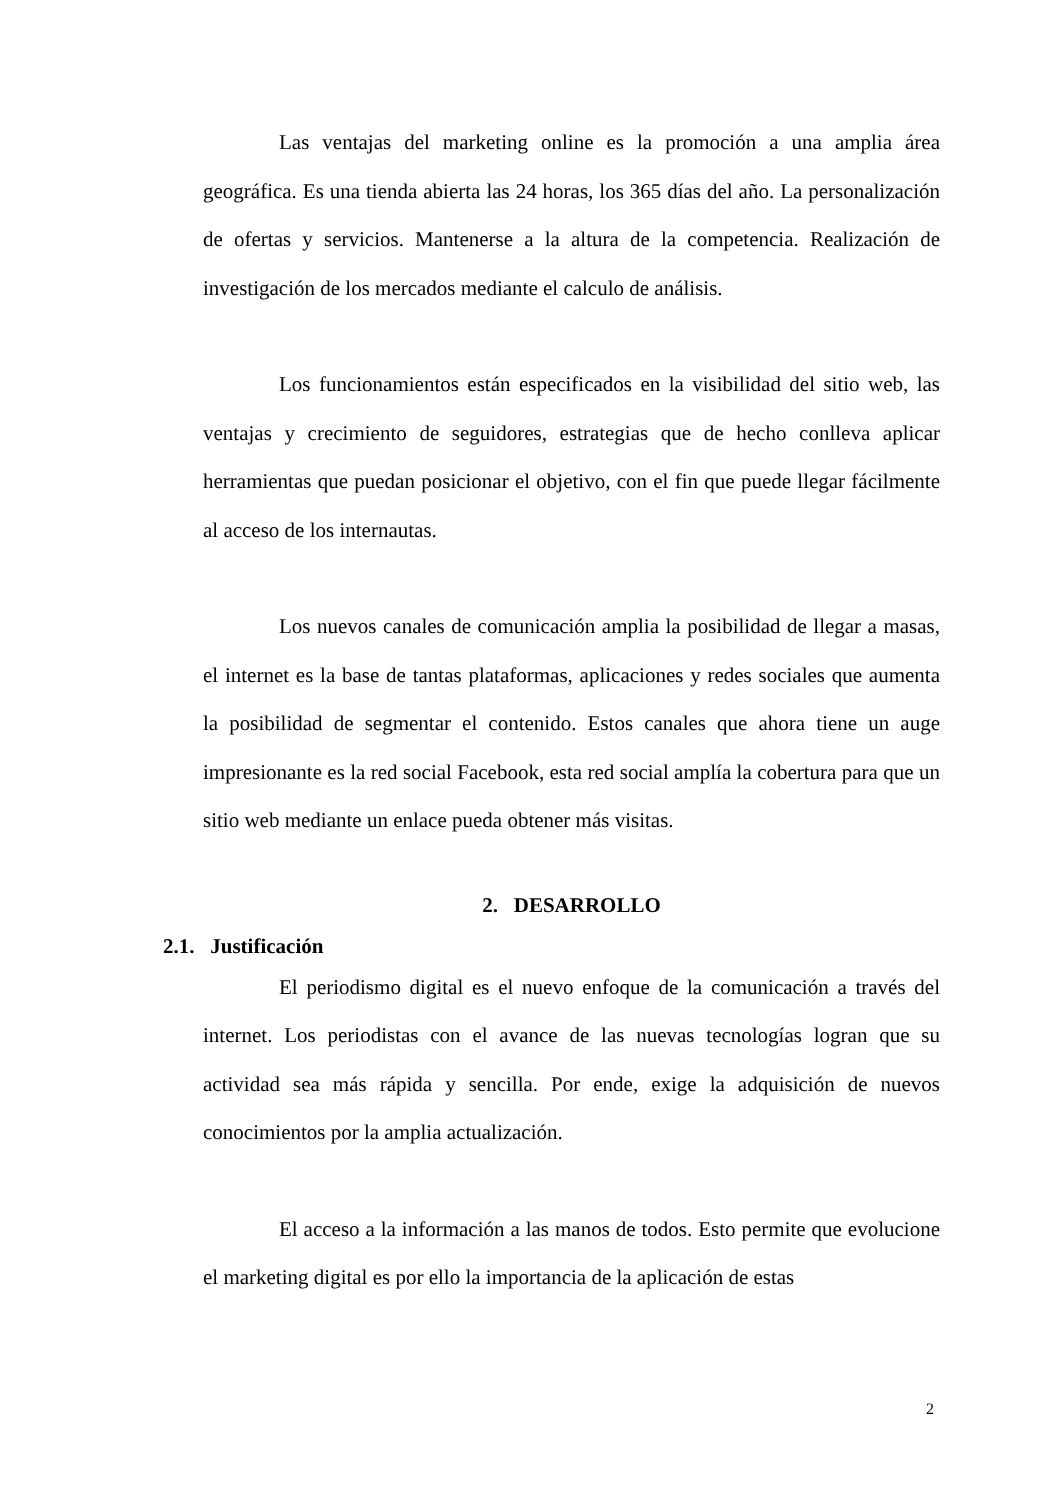Las ventajas del marketing online es la promoción a una amplia área geográfica. Es una tienda abierta las 24 horas, los 365 días del año. La personalización de ofertas y servicios. Mantenerse a la altura de la competencia. Realización de investigación de los mercados mediante el calculo de análisis.
Los funcionamientos están especificados en la visibilidad del sitio web, las ventajas y crecimiento de seguidores, estrategias que de hecho conlleva aplicar herramientas que puedan posicionar el objetivo, con el fin que puede llegar fácilmente al acceso de los internautas.
Los nuevos canales de comunicación amplia la posibilidad de llegar a masas, el internet es la base de tantas plataformas, aplicaciones y redes sociales que aumenta la posibilidad de segmentar el contenido. Estos canales que ahora tiene un auge impresionante es la red social Facebook, esta red social amplía la cobertura para que un sitio web mediante un enlace pueda obtener más visitas.
2. DESARROLLO
2.1. Justificación
El periodismo digital es el nuevo enfoque de la comunicación a través del internet. Los periodistas con el avance de las nuevas tecnologías logran que su actividad sea más rápida y sencilla. Por ende, exige la adquisición de nuevos conocimientos por la amplia actualización.
El acceso a la información a las manos de todos. Esto permite que evolucione el marketing digital es por ello la importancia de la aplicación de estas
2